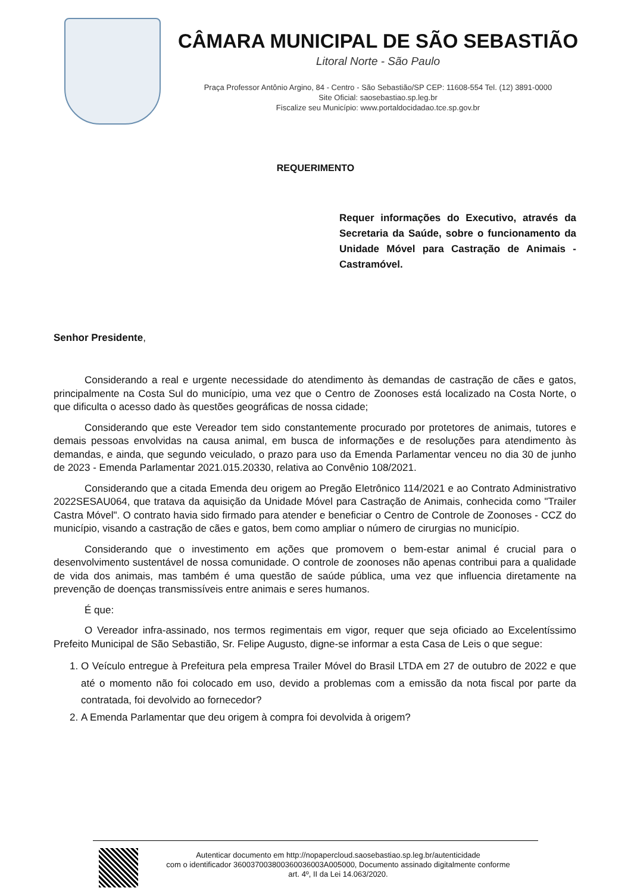CÂMARA MUNICIPAL DE SÃO SEBASTIÃO
Litoral Norte - São Paulo
Praça Professor Antônio Argino, 84 - Centro - São Sebastião/SP CEP: 11608-554 Tel. (12) 3891-0000
Site Oficial: saosebastiao.sp.leg.br
Fiscalize seu Município: www.portaldocidadao.tce.sp.gov.br
REQUERIMENTO
Requer informações do Executivo, através da Secretaria da Saúde, sobre o funcionamento da Unidade Móvel para Castração de Animais - Castramóvel.
Senhor Presidente,
Considerando a real e urgente necessidade do atendimento às demandas de castração de cães e gatos, principalmente na Costa Sul do município, uma vez que o Centro de Zoonoses está localizado na Costa Norte, o que dificulta o acesso dado às questões geográficas de nossa cidade;
Considerando que este Vereador tem sido constantemente procurado por protetores de animais, tutores e demais pessoas envolvidas na causa animal, em busca de informações e de resoluções para atendimento às demandas, e ainda, que segundo veiculado, o prazo para uso da Emenda Parlamentar venceu no dia 30 de junho de 2023 - Emenda Parlamentar 2021.015.20330, relativa ao Convênio 108/2021.
Considerando que a citada Emenda deu origem ao Pregão Eletrônico 114/2021 e ao Contrato Administrativo 2022SESAU064, que tratava da aquisição da Unidade Móvel para Castração de Animais, conhecida como "Trailer Castra Móvel". O contrato havia sido firmado para atender e beneficiar o Centro de Controle de Zoonoses - CCZ do município, visando a castração de cães e gatos, bem como ampliar o número de cirurgias no município.
Considerando que o investimento em ações que promovem o bem-estar animal é crucial para o desenvolvimento sustentável de nossa comunidade. O controle de zoonoses não apenas contribui para a qualidade de vida dos animais, mas também é uma questão de saúde pública, uma vez que influencia diretamente na prevenção de doenças transmissíveis entre animais e seres humanos.
É que:
O Vereador infra-assinado, nos termos regimentais em vigor, requer que seja oficiado ao Excelentíssimo Prefeito Municipal de São Sebastião, Sr. Felipe Augusto, digne-se informar a esta Casa de Leis o que segue:
1. O Veículo entregue à Prefeitura pela empresa Trailer Móvel do Brasil LTDA em 27 de outubro de 2022 e que até o momento não foi colocado em uso, devido a problemas com a emissão da nota fiscal por parte da contratada, foi devolvido ao fornecedor?
2. A Emenda Parlamentar que deu origem à compra foi devolvida à origem?
Autenticar documento em http://nopapercloud.saosebastiao.sp.leg.br/autenticidade
com o identificador 360037003800360036003A005000, Documento assinado digitalmente conforme
art. 4º, II da Lei 14.063/2020.